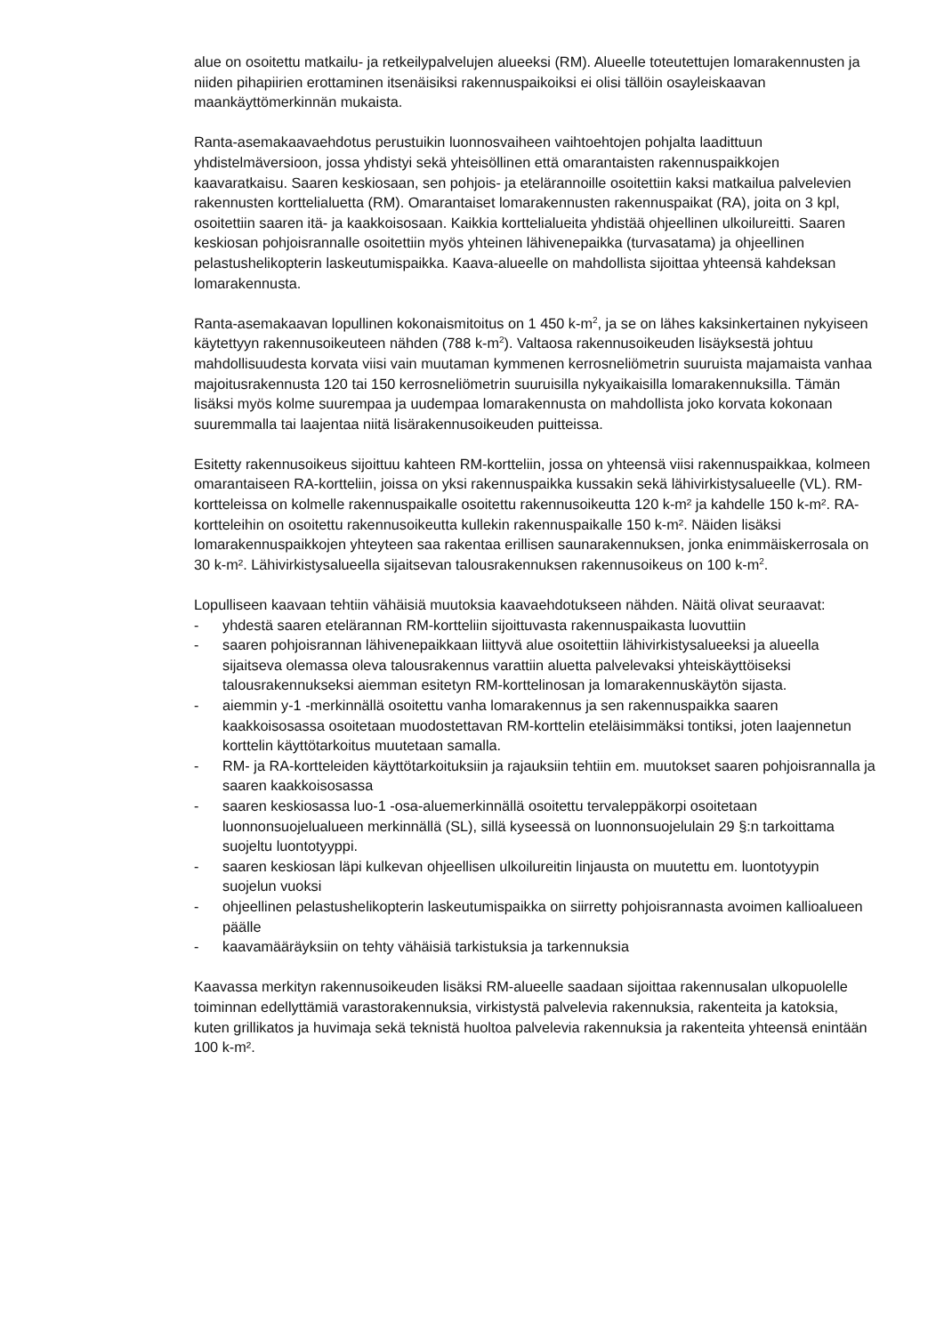alue on osoitettu matkailu- ja retkeilypalvelujen alueeksi (RM). Alueelle toteutettujen lomarakennusten ja niiden pihapiirien erottaminen itsenäisiksi rakennuspaikoiksi ei olisi tällöin osayleiskaavan maankäyttömerkinnän mukaista.
Ranta-asemakaavaehdotus perustuikin luonnosvaiheen vaihtoehtojen pohjalta laadittuun yhdistelmäversioon, jossa yhdistyi sekä yhteisöllinen että omarantaisten rakennuspaikkojen kaavaratkaisu. Saaren keskiosaan, sen pohjois- ja etelärannoille osoitettiin kaksi matkailua palvelevien rakennusten korttelialuetta (RM). Omarantaiset lomarakennusten rakennuspaikat (RA), joita on 3 kpl, osoitettiin saaren itä- ja kaakkoisosaan. Kaikkia korttelialueita yhdistää ohjeellinen ulkoilureitti. Saaren keskiosan pohjoisrannalle osoitettiin myös yhteinen lähivenepaikka (turvasatama) ja ohjeellinen pelastushelikopterin laskeutumispaikka. Kaava-alueelle on mahdollista sijoittaa yhteensä kahdeksan lomarakennusta.
Ranta-asemakaavan lopullinen kokonaismitoitus on 1 450 k-m<sup>2</sup>, ja se on lähes kaksinkertainen nykyiseen käytettyyn rakennusoikeuteen nähden (788 k-m<sup>2</sup>). Valtaosa rakennusoikeuden lisäyksestä johtuu mahdollisuudesta korvata viisi vain muutaman kymmenen kerrosneliömetrin suuruista majamaista vanhaa majoitusrakennusta 120 tai 150 kerrosneliömetrin suuruisilla nykyaikaisilla lomarakennuksilla. Tämän lisäksi myös kolme suurempaa ja uudempaa lomarakennusta on mahdollista joko korvata kokonaan suuremmalla tai laajentaa niitä lisärakennusoikeuden puitteissa.
Esitetty rakennusoikeus sijoittuu kahteen RM-kortteliin, jossa on yhteensä viisi rakennuspaikkaa, kolmeen omarantaiseen RA-kortteliin, joissa on yksi rakennuspaikka kussakin sekä lähivirkistysalueelle (VL). RM-kortteleissa on kolmelle rakennuspaikalle osoitettu rakennusoikeutta 120 k-m² ja kahdelle 150 k-m². RA-kortteleihin on osoitettu rakennusoikeutta kullekin rakennuspaikalle 150 k-m². Näiden lisäksi lomarakennuspaikkojen yhteyteen saa rakentaa erillisen saunarakennuksen, jonka enimmäiskerrosala on 30 k-m². Lähivirkistysalueella sijaitsevan talousrakennuksen rakennusoikeus on 100 k-m<sup>2</sup>.
Lopulliseen kaavaan tehtiin vähäisiä muutoksia kaavaehdotukseen nähden. Näitä olivat seuraavat:
- yhdestä saaren etelärannan RM-kortteliin sijoittuvasta rakennuspaikasta luovuttiin
- saaren pohjoisrannan lähivenepaikkaan liittyvä alue osoitettiin lähivirkistysalueeksi ja alueella sijaitseva olemassa oleva talousrakennus varattiin aluetta palvelevaksi yhteiskäyttöiseksi talousrakennukseksi aiemman esitetyn RM-korttelinosan ja lomarakennuskäytön sijasta.
- aiemmin y-1 -merkinnällä osoitettu vanha lomarakennus ja sen rakennuspaikka saaren kaakkoisosassa osoitetaan muodostettavan RM-korttelin eteläisimmäksi tontiksi, joten laajennetun korttelin käyttötarkoitus muutetaan samalla.
- RM- ja RA-kortteleiden käyttötarkoituksiin ja rajauksiin tehtiin em. muutokset saaren pohjoisrannalla ja saaren kaakkoisosassa
- saaren keskiosassa luo-1 -osa-aluemerkinnällä osoitettu tervaleppäkorpi osoitetaan luonnonsuojelualueen merkinnällä (SL), sillä kyseessä on luonnonsuojelulain 29 §:n tarkoittama suojeltu luontotyyppi.
- saaren keskiosan läpi kulkevan ohjeellisen ulkoilureitin linjausta on muutettu em. luontotyypin suojelun vuoksi
- ohjeellinen pelastushelikopterin laskeutumispaikka on siirretty pohjoisrannasta avoimen kallioalueen päälle
- kaavamääräyksiin on tehty vähäisiä tarkistuksia ja tarkennuksia
Kaavassa merkityn rakennusoikeuden lisäksi RM-alueelle saadaan sijoittaa rakennusalan ulkopuolelle toiminnan edellyttämiä varastorakennuksia, virkistystä palvelevia rakennuksia, rakenteita ja katoksia, kuten grillikatos ja huvimaja sekä teknistä huoltoa palvelevia rakennuksia ja rakenteita yhteensä enintään 100 k-m².